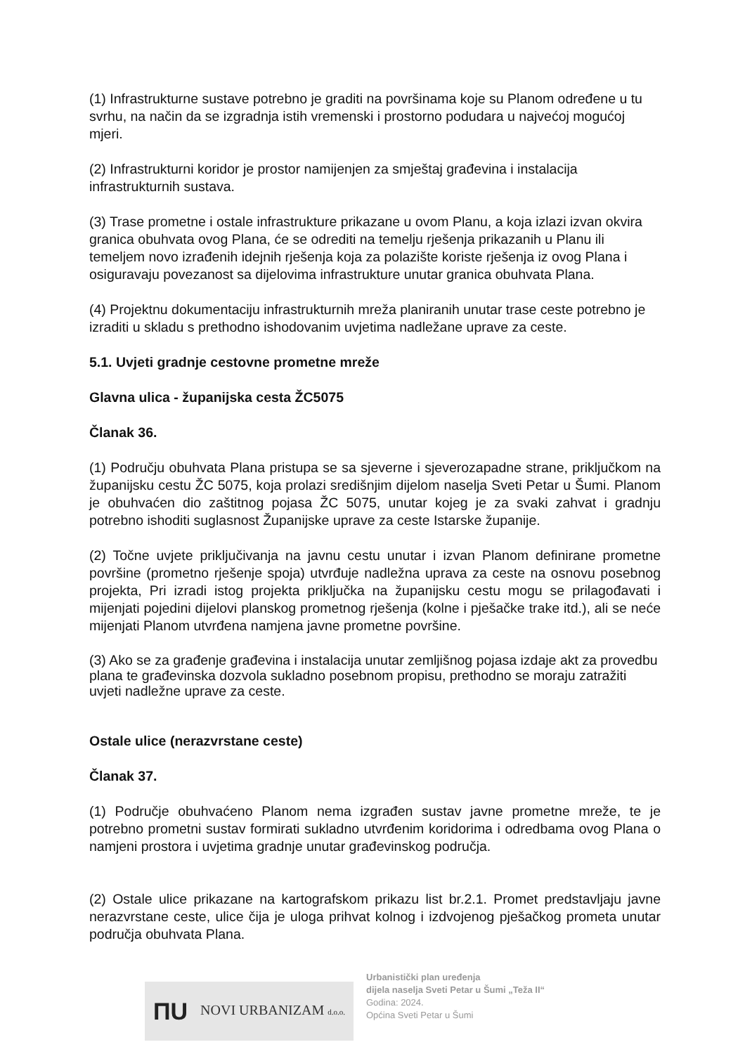(1) Infrastrukturne sustave potrebno je graditi na površinama koje su Planom određene u tu svrhu, na način da se izgradnja istih vremenski i prostorno podudara u najvećoj mogućoj mjeri.
(2) Infrastrukturni koridor je prostor namijenjen za smještaj građevina i instalacija infrastrukturnih sustava.
(3) Trase prometne i ostale infrastrukture prikazane u ovom Planu, a koja izlazi izvan okvira granica obuhvata ovog Plana, će se odrediti na temelju rješenja prikazanih u Planu ili temeljem novo izrađenih idejnih rješenja koja za polazište koriste rješenja iz ovog Plana i osiguravaju povezanost sa dijelovima infrastrukture unutar granica obuhvata Plana.
(4) Projektnu dokumentaciju infrastrukturnih mreža planiranih unutar trase ceste potrebno je izraditi u skladu s prethodno ishodovanim uvjetima nadležane uprave za ceste.
5.1. Uvjeti gradnje cestovne prometne mreže
Glavna ulica - županijska cesta ŽC5075
Članak 36.
(1) Području obuhvata Plana pristupa se sa sjeverne i sjeverozapadne strane, priključkom na županijsku cestu ŽC 5075, koja prolazi središnjim dijelom naselja Sveti Petar u Šumi. Planom je obuhvaćen dio zaštitnog pojasa ŽC 5075, unutar kojeg je za svaki zahvat i gradnju potrebno ishoditi suglasnost Županijske uprave za ceste Istarske županije.
(2) Točne uvjete priključivanja na javnu cestu unutar i izvan Planom definirane prometne površine (prometno rješenje spoja) utvrđuje nadležna uprava za ceste na osnovu posebnog projekta, Pri izradi istog projekta priključka na županijsku cestu mogu se prilagođavati i mijenjati pojedini dijelovi planskog prometnog rješenja (kolne i pješačke trake itd.), ali se neće mijenjati Planom utvrđena namjena javne prometne površine.
(3) Ako se za građenje građevina i instalacija unutar zemljišnog pojasa izdaje akt za provedbu plana te građevinska dozvola sukladno posebnom propisu, prethodno se moraju zatražiti uvjeti nadležne uprave za ceste.
Ostale ulice (nerazvrstane ceste)
Članak 37.
(1) Područje obuhvaćeno Planom nema izgrađen sustav javne prometne mreže, te je potrebno prometni sustav formirati sukladno utvrđenim koridorima i odredbama ovog Plana o namjeni prostora i uvjetima gradnje unutar građevinskog područja.
(2) Ostale ulice prikazane na kartografskom prikazu list br.2.1. Promet predstavljaju javne nerazvrstane ceste, ulice čija je uloga prihvat kolnog i izdvojenog pješačkog prometa unutar područja obuhvata Plana.
ΠU NOVI URBANIZAM d.o.o.
Urbanistički plan uređenja
dijela naselja Sveti Petar u Šumi „Teža II“
Godina: 2024.
Općina Sveti Petar u Šumi